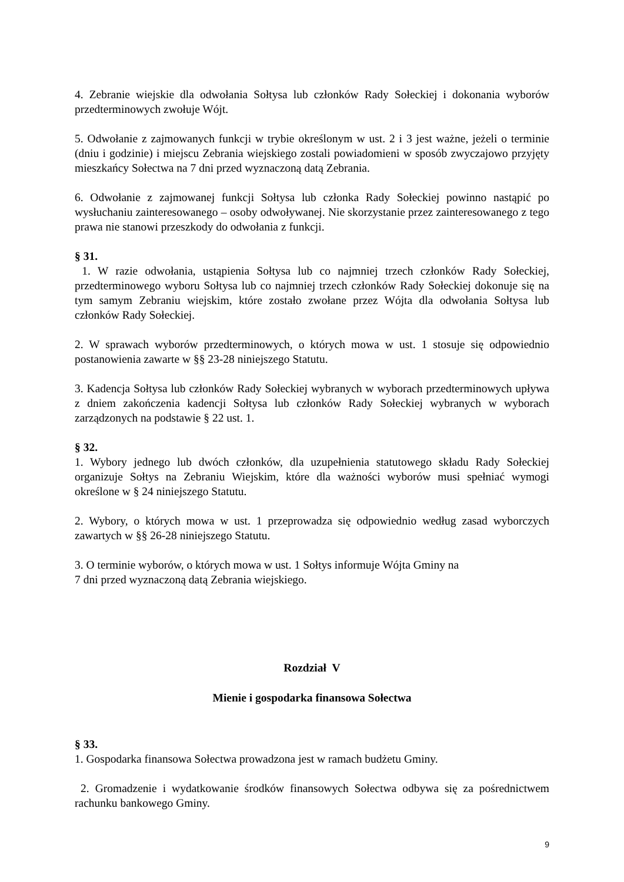4. Zebranie wiejskie dla odwołania Sołtysa lub członków Rady Sołeckiej i dokonania wyborów przedterminowych zwołuje Wójt.
5. Odwołanie z zajmowanych funkcji w trybie określonym w ust. 2 i 3 jest ważne, jeżeli o terminie (dniu i godzinie) i miejscu Zebrania wiejskiego zostali powiadomieni w sposób zwyczajowo przyjęty mieszkańcy Sołectwa na 7 dni przed wyznaczoną datą Zebrania.
6. Odwołanie z zajmowanej funkcji Sołtysa lub członka Rady Sołeckiej powinno nastąpić po wysłuchaniu zainteresowanego – osoby odwoływanej. Nie skorzystanie przez zainteresowanego z tego prawa nie stanowi przeszkody do odwołania z funkcji.
§ 31.
1. W razie odwołania, ustąpienia Sołtysa lub co najmniej trzech członków Rady Sołeckiej, przedterminowego wyboru Sołtysa lub co najmniej trzech członków Rady Sołeckiej dokonuje się na tym samym Zebraniu wiejskim, które zostało zwołane przez Wójta dla odwołania Sołtysa lub członków Rady Sołeckiej.
2. W sprawach wyborów przedterminowych, o których mowa w ust. 1 stosuje się odpowiednio postanowienia zawarte w §§ 23-28 niniejszego Statutu.
3. Kadencja Sołtysa lub członków Rady Sołeckiej wybranych w wyborach przedterminowych upływa z dniem zakończenia kadencji Sołtysa lub członków Rady Sołeckiej wybranych w wyborach zarządzonych na podstawie § 22 ust. 1.
§ 32.
1. Wybory jednego lub dwóch członków, dla uzupełnienia statutowego składu Rady Sołeckiej organizuje Sołtys na Zebraniu Wiejskim, które dla ważności wyborów musi spełniać wymogi określone w § 24 niniejszego Statutu.
2. Wybory, o których mowa w ust. 1 przeprowadza się odpowiednio według zasad wyborczych zawartych w §§ 26-28 niniejszego Statutu.
3. O terminie wyborów, o których mowa w ust. 1 Sołtys informuje Wójta Gminy na
7 dni przed wyznaczoną datą Zebrania wiejskiego.
Rozdział V
Mienie i gospodarka finansowa Sołectwa
§ 33.
1. Gospodarka finansowa Sołectwa prowadzona jest w ramach budżetu Gminy.
2. Gromadzenie i wydatkowanie środków finansowych Sołectwa odbywa się za pośrednictwem rachunku bankowego Gminy.
9